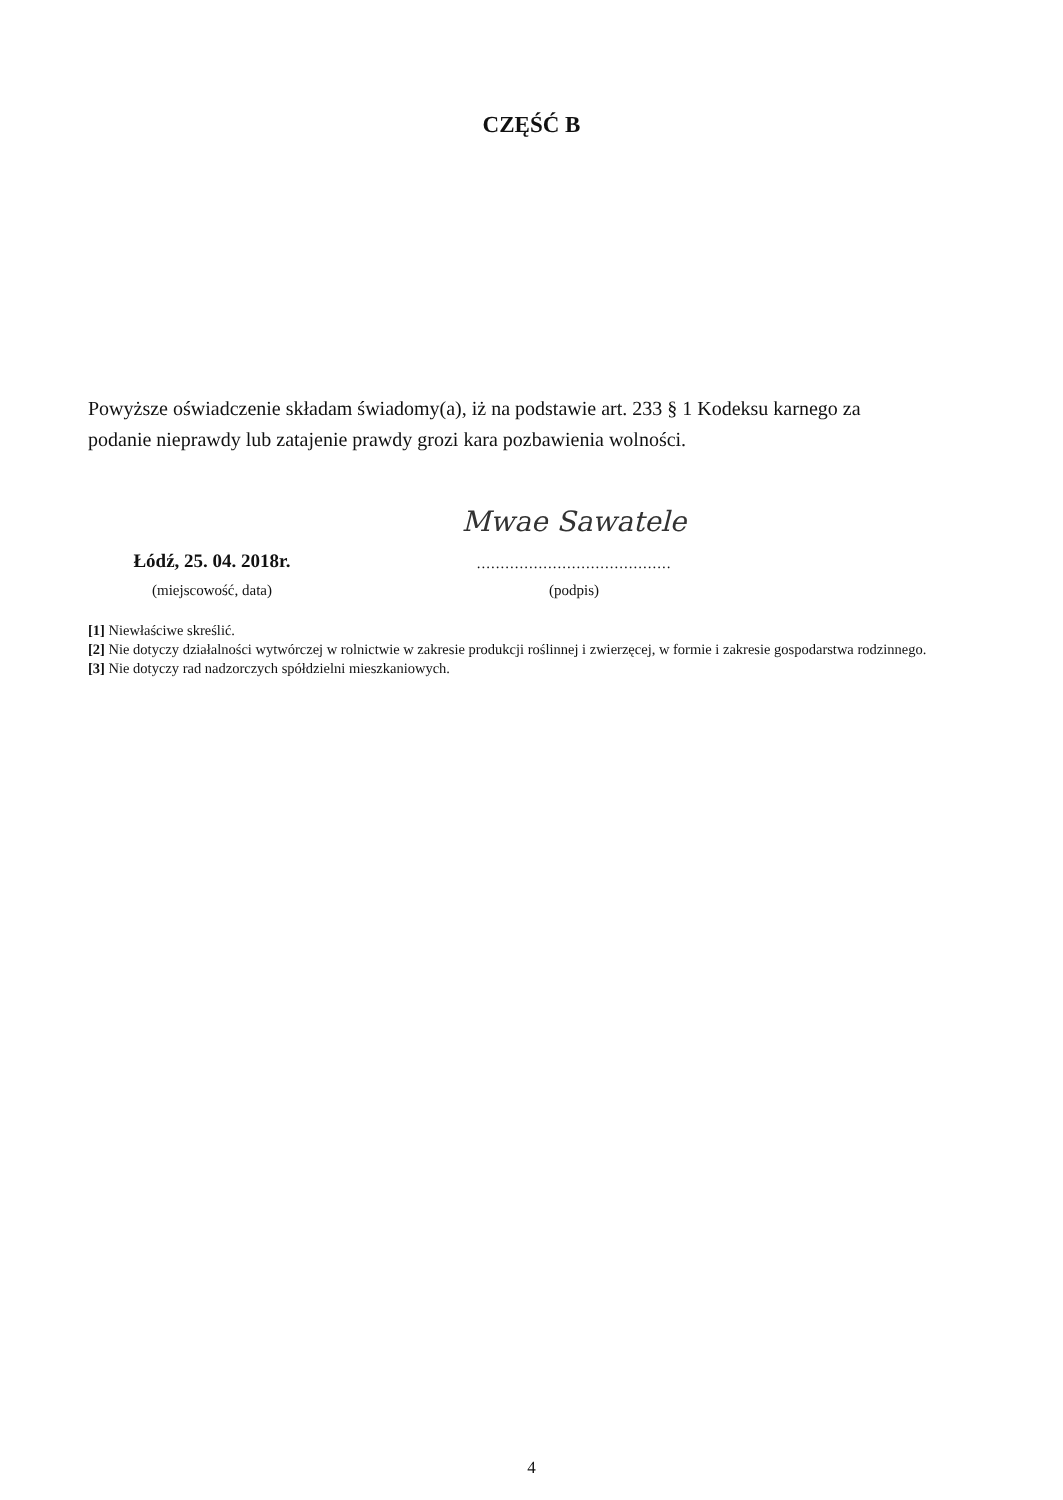CZĘŚĆ B
Powyższe oświadczenie składam świadomy(a), iż na podstawie art. 233 § 1 Kodeksu karnego za podanie nieprawdy lub zatajenie prawdy grozi kara pozbawienia wolności.
Łódź, 25. 04. 2018r.
(miejscowość, data)
Mwae Sawatele
.........................................
(podpis)
[1] Niewłaściwe skreślić.
[2] Nie dotyczy działalności wytwórczej w rolnictwie w zakresie produkcji roślinnej i zwierzęcej, w formie i zakresie gospodarstwa rodzinnego.
[3] Nie dotyczy rad nadzorczych spółdzielni mieszkaniowych.
4